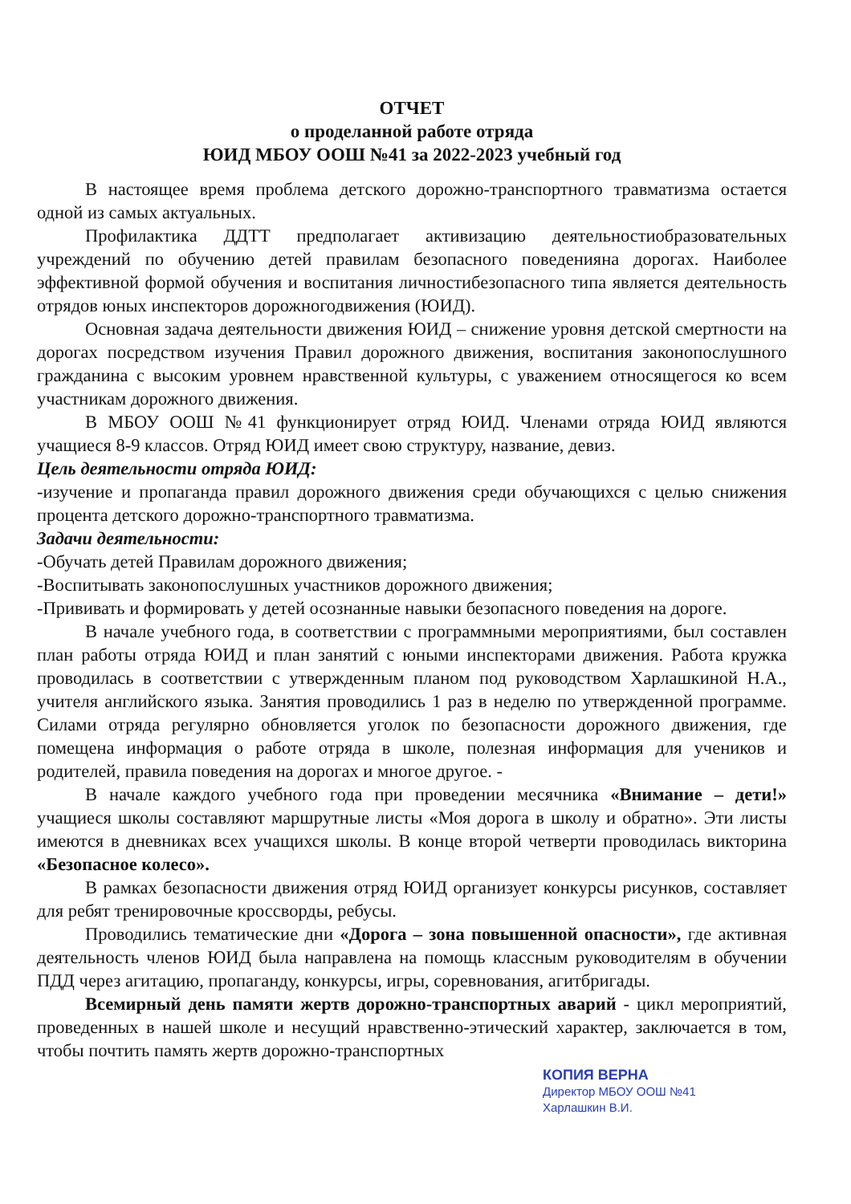ОТЧЕТ
о проделанной работе отряда
ЮИД МБОУ ООШ №41 за 2022-2023 учебный год
В настоящее время проблема детского дорожно-транспортного травматизма остается одной из самых актуальных.
Профилактика ДДТТ предполагает активизацию деятельностиобразовательных учреждений по обучению детей правилам безопасного поведенияна дорогах. Наиболее эффективной формой обучения и воспитания личностибезопасного типа является деятельность отрядов юных инспекторов дорожногодвижения (ЮИД).
Основная задача деятельности движения ЮИД – снижение уровня детской смертности на дорогах посредством изучения Правил дорожного движения, воспитания законопослушного гражданина с высоким уровнем нравственной культуры, с уважением относящегося ко всем участникам дорожного движения.
В МБОУ ООШ №41 функционирует отряд ЮИД. Членами отряда ЮИД являются учащиеся 8-9 классов. Отряд ЮИД имеет свою структуру, название, девиз.
Цель деятельности отряда ЮИД:
-изучение и пропаганда правил дорожного движения среди обучающихся с целью снижения процента детского дорожно-транспортного травматизма.
Задачи деятельности:
-Обучать детей Правилам дорожного движения;
-Воспитывать законопослушных участников дорожного движения;
-Прививать и формировать у детей осознанные навыки безопасного поведения на дороге.
В начале учебного года, в соответствии с программными мероприятиями, был составлен план работы отряда ЮИД и план занятий с юными инспекторами движения. Работа кружка проводилась в соответствии с утвержденным планом под руководством Харлашкиной Н.А., учителя английского языка. Занятия проводились 1 раз в неделю по утвержденной программе. Силами отряда регулярно обновляется уголок по безопасности дорожного движения, где помещена информация о работе отряда в школе, полезная информация для учеников и родителей, правила поведения на дорогах и многое другое. -
В начале каждого учебного года при проведении месячника «Внимание – дети!» учащиеся школы составляют маршрутные листы «Моя дорога в школу и обратно». Эти листы имеются в дневниках всех учащихся школы. В конце второй четверти проводилась викторина «Безопасное колесо».
В рамках безопасности движения отряд ЮИД организует конкурсы рисунков, составляет для ребят тренировочные кроссворды, ребусы.
Проводились тематические дни «Дорога – зона повышенной опасности», где активная деятельность членов ЮИД была направлена на помощь классным руководителям в обучении ПДД через агитацию, пропаганду, конкурсы, игры, соревнования, агитбригады.
Всемирный день памяти жертв дорожно-транспортных аварий - цикл мероприятий, проведенных в нашей школе и несущий нравственно-этический характер, заключается в том, чтобы почтить память жертв дорожно-транспортных
КОПИЯ ВЕРНА
Директор МБОУ ООШ №41
Харлашкин В.И.